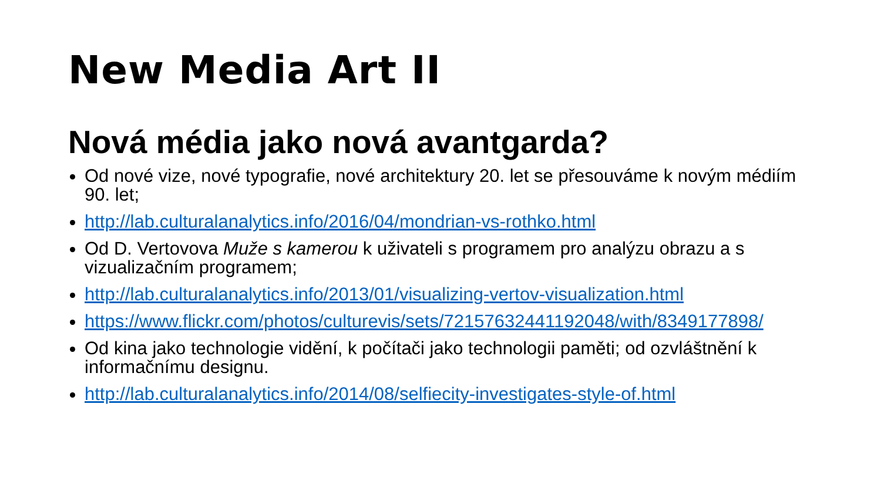New Media Art II
Nová média jako nová avantgarda?
Od nové vize, nové typografie, nové architektury 20. let se přesouváme k novým médiím 90. let;
http://lab.culturalanalytics.info/2016/04/mondrian-vs-rothko.html
Od D. Vertovova Muže s kamerou k uživateli s programem pro analýzu obrazu a s vizualizačním programem;
http://lab.culturalanalytics.info/2013/01/visualizing-vertov-visualization.html
https://www.flickr.com/photos/culturevis/sets/72157632441192048/with/8349177898/
Od kina jako technologie vidění, k počítači jako technologii paměti; od ozvláštnění k informačnímu designu.
http://lab.culturalanalytics.info/2014/08/selfiecity-investigates-style-of.html